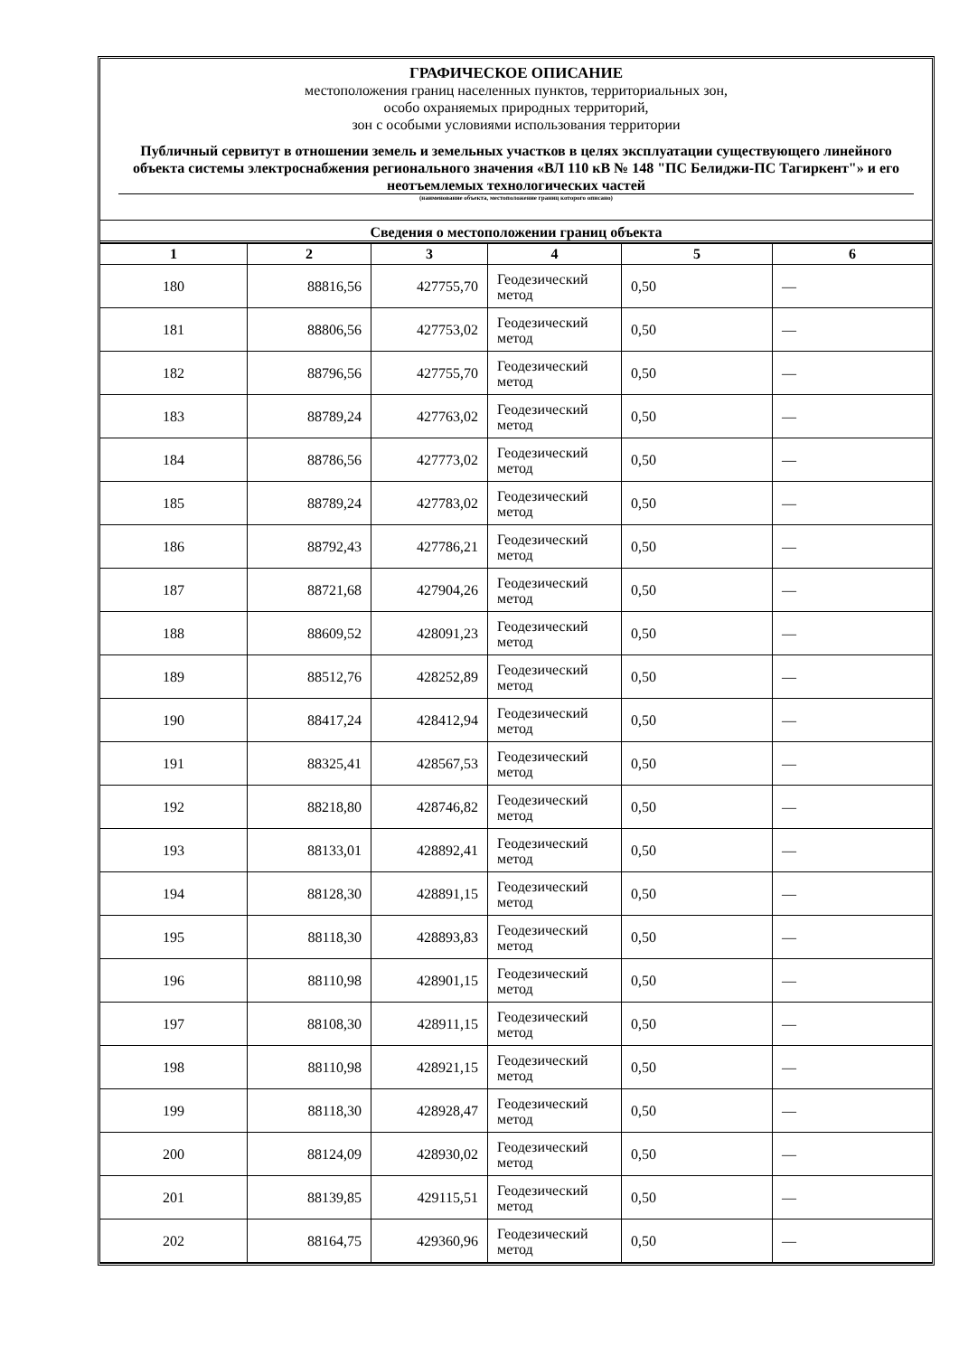ГРАФИЧЕСКОЕ ОПИСАНИЕ
местоположения границ населенных пунктов, территориальных зон,
особо охраняемых природных территорий,
зон с особыми условиями использования территории
Публичный сервитут в отношении земель и земельных участков в целях эксплуатации существующего линейного объекта системы электроснабжения регионального значения «ВЛ 110 кВ № 148 "ПС Белиджи-ПС Тагиркент"» и его неотъемлемых технологических частей
(наименование объекта, местоположение границ которого описано)
Сведения о местоположении границ объекта
| 1 | 2 | 3 | 4 | 5 | 6 |
| --- | --- | --- | --- | --- | --- |
| 180 | 88816,56 | 427755,70 | Геодезический метод | 0,50 | — |
| 181 | 88806,56 | 427753,02 | Геодезический метод | 0,50 | — |
| 182 | 88796,56 | 427755,70 | Геодезический метод | 0,50 | — |
| 183 | 88789,24 | 427763,02 | Геодезический метод | 0,50 | — |
| 184 | 88786,56 | 427773,02 | Геодезический метод | 0,50 | — |
| 185 | 88789,24 | 427783,02 | Геодезический метод | 0,50 | — |
| 186 | 88792,43 | 427786,21 | Геодезический метод | 0,50 | — |
| 187 | 88721,68 | 427904,26 | Геодезический метод | 0,50 | — |
| 188 | 88609,52 | 428091,23 | Геодезический метод | 0,50 | — |
| 189 | 88512,76 | 428252,89 | Геодезический метод | 0,50 | — |
| 190 | 88417,24 | 428412,94 | Геодезический метод | 0,50 | — |
| 191 | 88325,41 | 428567,53 | Геодезический метод | 0,50 | — |
| 192 | 88218,80 | 428746,82 | Геодезический метод | 0,50 | — |
| 193 | 88133,01 | 428892,41 | Геодезический метод | 0,50 | — |
| 194 | 88128,30 | 428891,15 | Геодезический метод | 0,50 | — |
| 195 | 88118,30 | 428893,83 | Геодезический метод | 0,50 | — |
| 196 | 88110,98 | 428901,15 | Геодезический метод | 0,50 | — |
| 197 | 88108,30 | 428911,15 | Геодезический метод | 0,50 | — |
| 198 | 88110,98 | 428921,15 | Геодезический метод | 0,50 | — |
| 199 | 88118,30 | 428928,47 | Геодезический метод | 0,50 | — |
| 200 | 88124,09 | 428930,02 | Геодезический метод | 0,50 | — |
| 201 | 88139,85 | 429115,51 | Геодезический метод | 0,50 | — |
| 202 | 88164,75 | 429360,96 | Геодезический метод | 0,50 | — |